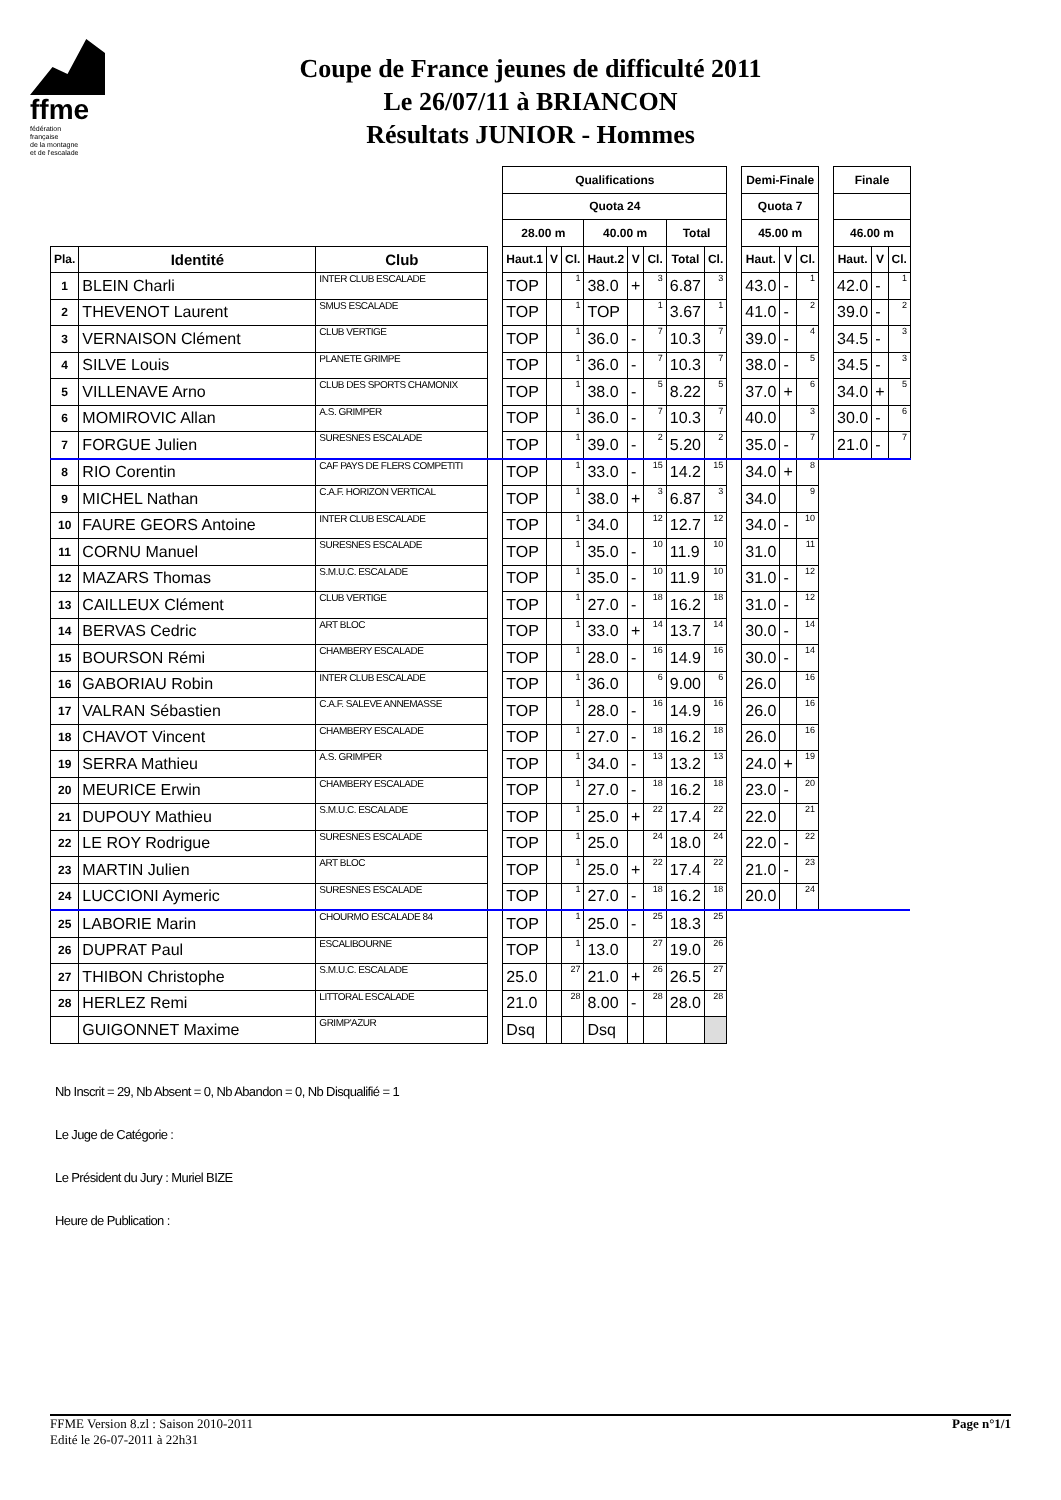ffme
fédération
française
de la montagne
et de l'escalade
Coupe de France jeunes de difficulté 2011
Le 26/07/11 à BRIANCON
Résultats JUNIOR - Hommes
| | | | | Qualifications | | | | | | | | | Demi-Finale | | | | Finale | | |
| | | | | Quota 24 | | | | | | | | | Quota 7 | | | | | | |
| | | | | 28.00 m | | | 40.00 m | | | Total | | | 45.00 m | | | | 46.00 m | | |
| Pla. | Identité | Club | | Haut.1 | V | Cl. | Haut.2 | V | Cl. | Total | Cl. | | Haut. | V | Cl. | | Haut. | V | Cl. |
| 1 | BLEIN Charli | INTER CLUB ESCALADE | | TOP | | 1 | 38.0 | + | 3 | 6.87 | 3 | | 43.0 | - | 1 | | 42.0 | - | 1 |
| 2 | THEVENOT Laurent | SMUS ESCALADE | | TOP | | 1 | TOP | | 1 | 3.67 | 1 | | 41.0 | - | 2 | | 39.0 | - | 2 |
| 3 | VERNAISON Clément | CLUB VERTIGE | | TOP | | 1 | 36.0 | - | 7 | 10.3 | 7 | | 39.0 | - | 4 | | 34.5 | - | 3 |
| 4 | SILVE Louis | PLANETE GRIMPE | | TOP | | 1 | 36.0 | - | 7 | 10.3 | 7 | | 38.0 | - | 5 | | 34.5 | - | 3 |
| 5 | VILLENAVE Arno | CLUB DES SPORTS CHAMONIX | | TOP | | 1 | 38.0 | - | 5 | 8.22 | 5 | | 37.0 | + | 6 | | 34.0 | + | 5 |
| 6 | MOMIROVIC Allan | A.S. GRIMPER | | TOP | | 1 | 36.0 | - | 7 | 10.3 | 7 | | 40.0 | | 3 | | 30.0 | - | 6 |
| 7 | FORGUE Julien | SURESNES ESCALADE | | TOP | | 1 | 39.0 | - | 2 | 5.20 | 2 | | 35.0 | - | 7 | | 21.0 | - | 7 |
| 8 | RIO Corentin | CAF PAYS DE FLERS COMPETITI | | TOP | | 1 | 33.0 | - | 15 | 14.2 | 15 | | 34.0 | + | 8 | | | | |
| 9 | MICHEL Nathan | C.A.F. HORIZON VERTICAL | | TOP | | 1 | 38.0 | + | 3 | 6.87 | 3 | | 34.0 | | 9 | | | | |
| 10 | FAURE GEORS Antoine | INTER CLUB ESCALADE | | TOP | | 1 | 34.0 | | 12 | 12.7 | 12 | | 34.0 | - | 10 | | | | |
| 11 | CORNU Manuel | SURESNES ESCALADE | | TOP | | 1 | 35.0 | - | 10 | 11.9 | 10 | | 31.0 | | 11 | | | | |
| 12 | MAZARS Thomas | S.M.U.C. ESCALADE | | TOP | | 1 | 35.0 | - | 10 | 11.9 | 10 | | 31.0 | - | 12 | | | | |
| 13 | CAILLEUX Clément | CLUB VERTIGE | | TOP | | 1 | 27.0 | - | 18 | 16.2 | 18 | | 31.0 | - | 12 | | | | |
| 14 | BERVAS Cedric | ART BLOC | | TOP | | 1 | 33.0 | + | 14 | 13.7 | 14 | | 30.0 | - | 14 | | | | |
| 15 | BOURSON Rémi | CHAMBERY ESCALADE | | TOP | | 1 | 28.0 | - | 16 | 14.9 | 16 | | 30.0 | - | 14 | | | | |
| 16 | GABORIAU Robin | INTER CLUB ESCALADE | | TOP | | 1 | 36.0 | | 6 | 9.00 | 6 | | 26.0 | | 16 | | | | |
| 17 | VALRAN Sébastien | C.A.F. SALEVE ANNEMASSE | | TOP | | 1 | 28.0 | - | 16 | 14.9 | 16 | | 26.0 | | 16 | | | | |
| 18 | CHAVOT Vincent | CHAMBERY ESCALADE | | TOP | | 1 | 27.0 | - | 18 | 16.2 | 18 | | 26.0 | | 16 | | | | |
| 19 | SERRA Mathieu | A.S. GRIMPER | | TOP | | 1 | 34.0 | - | 13 | 13.2 | 13 | | 24.0 | + | 19 | | | | |
| 20 | MEURICE Erwin | CHAMBERY ESCALADE | | TOP | | 1 | 27.0 | - | 18 | 16.2 | 18 | | 23.0 | - | 20 | | | | |
| 21 | DUPOUY Mathieu | S.M.U.C. ESCALADE | | TOP | | 1 | 25.0 | + | 22 | 17.4 | 22 | | 22.0 | | 21 | | | | |
| 22 | LE ROY Rodrigue | SURESNES ESCALADE | | TOP | | 1 | 25.0 | | 24 | 18.0 | 24 | | 22.0 | - | 22 | | | | |
| 23 | MARTIN Julien | ART BLOC | | TOP | | 1 | 25.0 | + | 22 | 17.4 | 22 | | 21.0 | - | 23 | | | | |
| 24 | LUCCIONI Aymeric | SURESNES ESCALADE | | TOP | | 1 | 27.0 | - | 18 | 16.2 | 18 | | 20.0 | | 24 | | | | |
| 25 | LABORIE Marin | CHOURMO ESCALADE 84 | | TOP | | 1 | 25.0 | - | 25 | 18.3 | 25 | | | | | | | | |
| 26 | DUPRAT Paul | ESCALIBOURNE | | TOP | | 1 | 13.0 | | 27 | 19.0 | 26 | | | | | | | | |
| 27 | THIBON Christophe | S.M.U.C. ESCALADE | | 25.0 | | 27 | 21.0 | + | 26 | 26.5 | 27 | | | | | | | | |
| 28 | HERLEZ Remi | LITTORAL ESCALADE | | 21.0 | | 28 | 8.00 | - | 28 | 28.0 | 28 | | | | | | | | |
| | GUIGONNET Maxime | GRIMP'AZUR | | Dsq | | | Dsq | | | | | | | | | | | | |
Nb Inscrit = 29, Nb Absent = 0, Nb Abandon = 0, Nb Disqualifié = 1
Le Juge de Catégorie :
Le Président du Jury : Muriel BIZE
Heure de Publication :
FFME Version 8.zl : Saison 2010-2011
Edité le 26-07-2011 à 22h31
Page n°1/1